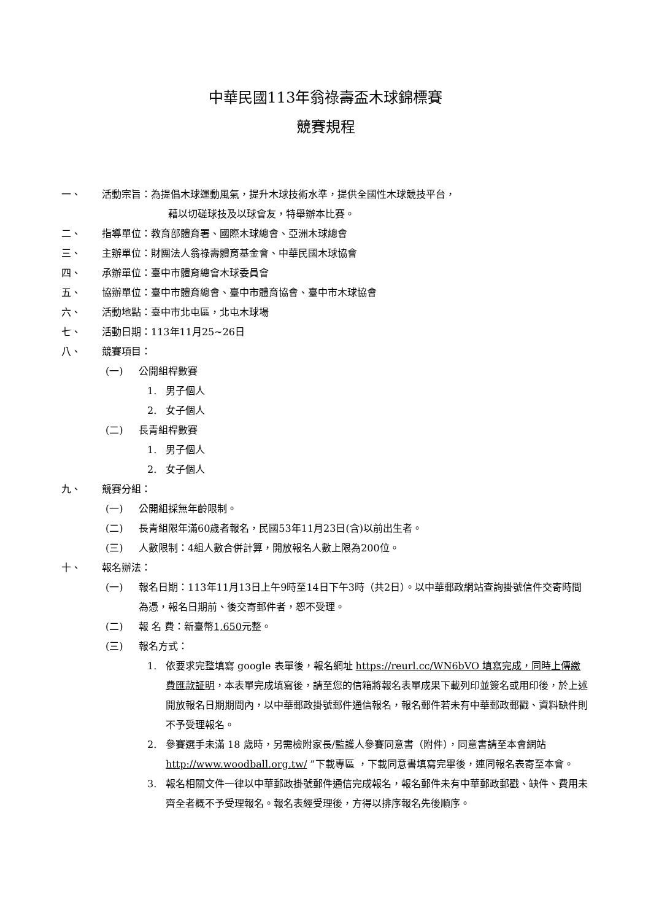中華民國113年翁祿壽盃木球錦標賽
競賽規程
一、 活動宗旨：為提倡木球運動風氣，提升木球技術水準，提供全國性木球競技平台，
藉以切磋球技及以球會友，特舉辦本比賽。
二、 指導單位：教育部體育署、國際木球總會、亞洲木球總會
三、 主辦單位：財團法人翁祿壽體育基金會、中華民國木球協會
四、 承辦單位：臺中市體育總會木球委員會
五、 協辦單位：臺中市體育總會、臺中市體育協會、臺中市木球協會
六、 活動地點：臺中市北屯區，北屯木球場
七、 活動日期：113年11月25~26日
八、 競賽項目：
(一) 公開組桿數賽
1. 男子個人
2. 女子個人
(二) 長青組桿數賽
1. 男子個人
2. 女子個人
九、 競賽分組：
(一) 公開組採無年齡限制。
(二) 長青組限年滿60歲者報名，民國53年11月23日(含)以前出生者。
(三) 人數限制：4組人數合併計算，開放報名人數上限為200位。
十、 報名辦法：
(一) 報名日期：113年11月13日上午9時至14日下午3時（共2日）。以中華郵政網站查詢掛號信件交寄時間為憑，報名日期前、後交寄郵件者，恕不受理。
(二) 報 名 費：新臺幣1,650元整。
(三) 報名方式：
1. 依要求完整填寫 google 表單後，報名網址 https://reurl.cc/WN6bVO 填寫完成，同時上傳繳費匯款証明，本表單完成填寫後，請至您的信箱將報名表單成果下載列印並簽名或用印後，於上述開放報名日期期間內，以中華郵政掛號郵件通信報名，報名郵件若未有中華郵政郵戳、資料缺件則不予受理報名。
2. 參賽選手未滿 18 歲時，另需檢附家長/監護人參賽同意書（附件），同意書請至本會網站 http://www.woodball.org.tw/ ”下載專區 ，下載同意書填寫完畢後，連同報名表寄至本會。
3. 報名相關文件一律以中華郵政掛號郵件通信完成報名，報名郵件未有中華郵政郵戳、缺件、費用未齊全者概不予受理報名。報名表經受理後，方得以排序報名先後順序。